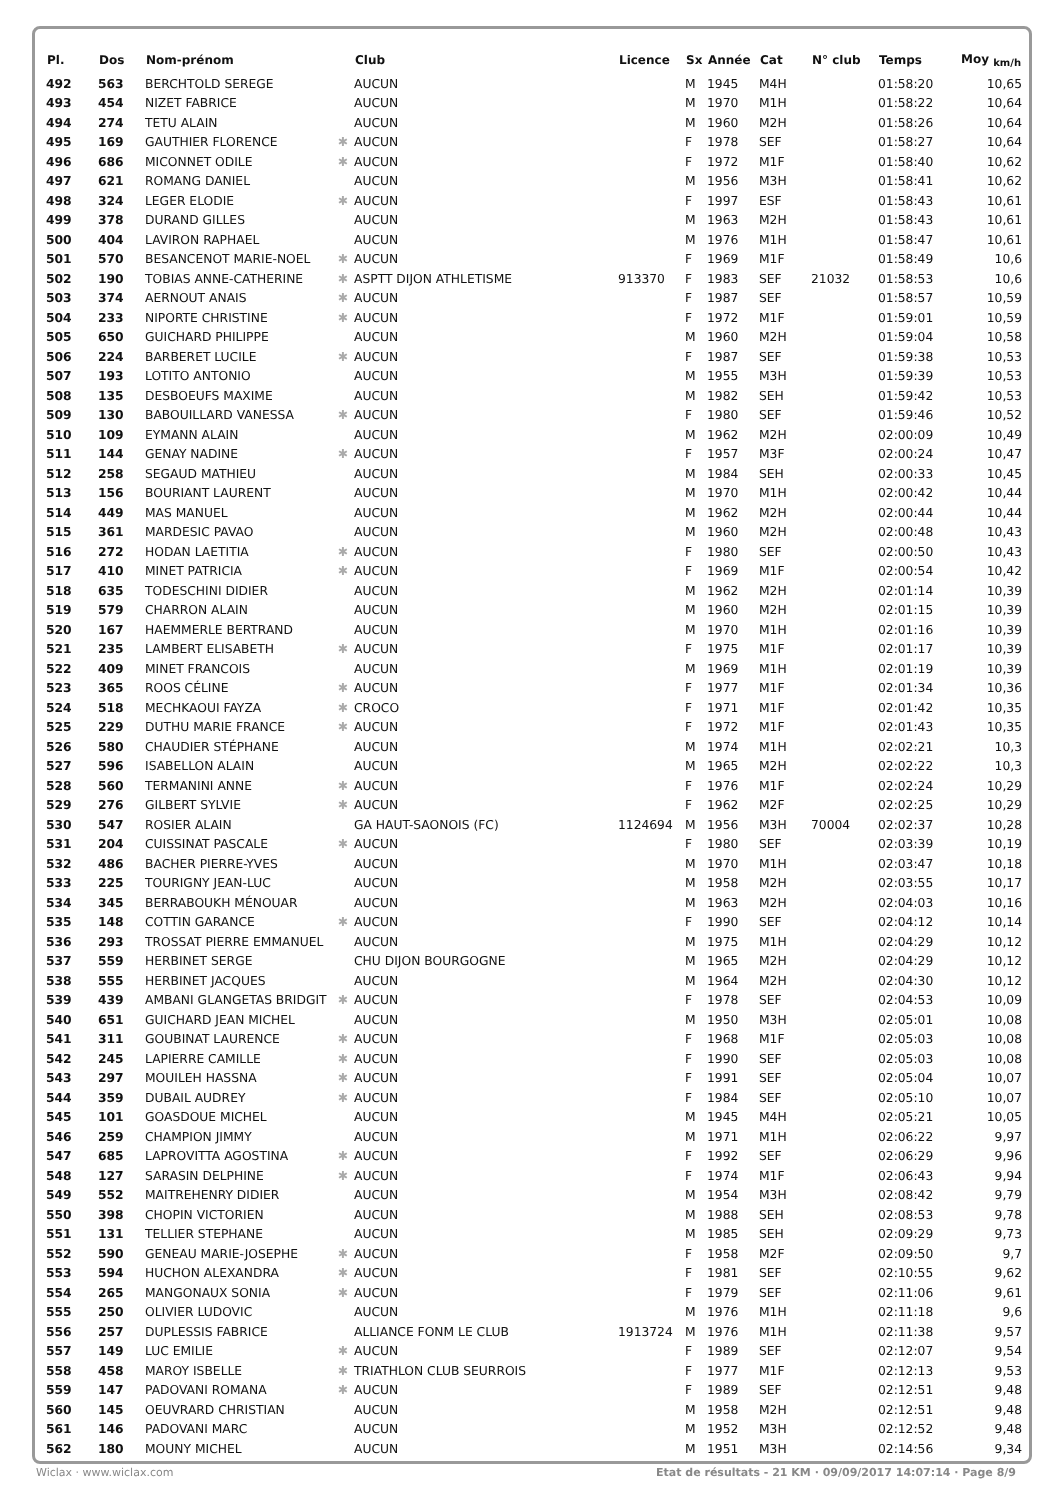| Pl. | Dos | Nom-prénom | | Club | Licence | Sx | Année | Cat | N° club | Temps | Moy <sub>km/h</sub> |
| --- | --- | --- | --- | --- | --- | --- | --- | --- | --- | --- | --- |
| 492 | 563 | BERCHTOLD SEREGE | | AUCUN | | M | 1945 | M4H | | 01:58:20 | 10,65 |
| 493 | 454 | NIZET FABRICE | | AUCUN | | M | 1970 | M1H | | 01:58:22 | 10,64 |
| 494 | 274 | TETU ALAIN | | AUCUN | | M | 1960 | M2H | | 01:58:26 | 10,64 |
| 495 | 169 | GAUTHIER FLORENCE | ✱ | AUCUN | | F | 1978 | SEF | | 01:58:27 | 10,64 |
| 496 | 686 | MICONNET ODILE | ✱ | AUCUN | | F | 1972 | M1F | | 01:58:40 | 10,62 |
| 497 | 621 | ROMANG DANIEL | | AUCUN | | M | 1956 | M3H | | 01:58:41 | 10,62 |
| 498 | 324 | LEGER ELODIE | ✱ | AUCUN | | F | 1997 | ESF | | 01:58:43 | 10,61 |
| 499 | 378 | DURAND GILLES | | AUCUN | | M | 1963 | M2H | | 01:58:43 | 10,61 |
| 500 | 404 | LAVIRON RAPHAEL | | AUCUN | | M | 1976 | M1H | | 01:58:47 | 10,61 |
| 501 | 570 | BESANCENOT MARIE-NOEL | ✱ | AUCUN | | F | 1969 | M1F | | 01:58:49 | 10,6 |
| 502 | 190 | TOBIAS ANNE-CATHERINE | ✱ | ASPTT DIJON ATHLETISME | 913370 | F | 1983 | SEF | 21032 | 01:58:53 | 10,6 |
| 503 | 374 | AERNOUT ANAIS | ✱ | AUCUN | | F | 1987 | SEF | | 01:58:57 | 10,59 |
| 504 | 233 | NIPORTE CHRISTINE | ✱ | AUCUN | | F | 1972 | M1F | | 01:59:01 | 10,59 |
| 505 | 650 | GUICHARD PHILIPPE | | AUCUN | | M | 1960 | M2H | | 01:59:04 | 10,58 |
| 506 | 224 | BARBERET LUCILE | ✱ | AUCUN | | F | 1987 | SEF | | 01:59:38 | 10,53 |
| 507 | 193 | LOTITO ANTONIO | | AUCUN | | M | 1955 | M3H | | 01:59:39 | 10,53 |
| 508 | 135 | DESBOEUFS MAXIME | | AUCUN | | M | 1982 | SEH | | 01:59:42 | 10,53 |
| 509 | 130 | BABOUILLARD VANESSA | ✱ | AUCUN | | F | 1980 | SEF | | 01:59:46 | 10,52 |
| 510 | 109 | EYMANN ALAIN | | AUCUN | | M | 1962 | M2H | | 02:00:09 | 10,49 |
| 511 | 144 | GENAY NADINE | ✱ | AUCUN | | F | 1957 | M3F | | 02:00:24 | 10,47 |
| 512 | 258 | SEGAUD MATHIEU | | AUCUN | | M | 1984 | SEH | | 02:00:33 | 10,45 |
| 513 | 156 | BOURIANT LAURENT | | AUCUN | | M | 1970 | M1H | | 02:00:42 | 10,44 |
| 514 | 449 | MAS MANUEL | | AUCUN | | M | 1962 | M2H | | 02:00:44 | 10,44 |
| 515 | 361 | MARDESIC PAVAO | | AUCUN | | M | 1960 | M2H | | 02:00:48 | 10,43 |
| 516 | 272 | HODAN LAETITIA | ✱ | AUCUN | | F | 1980 | SEF | | 02:00:50 | 10,43 |
| 517 | 410 | MINET PATRICIA | ✱ | AUCUN | | F | 1969 | M1F | | 02:00:54 | 10,42 |
| 518 | 635 | TODESCHINI DIDIER | | AUCUN | | M | 1962 | M2H | | 02:01:14 | 10,39 |
| 519 | 579 | CHARRON ALAIN | | AUCUN | | M | 1960 | M2H | | 02:01:15 | 10,39 |
| 520 | 167 | HAEMMERLE BERTRAND | | AUCUN | | M | 1970 | M1H | | 02:01:16 | 10,39 |
| 521 | 235 | LAMBERT ELISABETH | ✱ | AUCUN | | F | 1975 | M1F | | 02:01:17 | 10,39 |
| 522 | 409 | MINET FRANCOIS | | AUCUN | | M | 1969 | M1H | | 02:01:19 | 10,39 |
| 523 | 365 | ROOS CÉLINE | ✱ | AUCUN | | F | 1977 | M1F | | 02:01:34 | 10,36 |
| 524 | 518 | MECHKAOUI FAYZA | ✱ | CROCO | | F | 1971 | M1F | | 02:01:42 | 10,35 |
| 525 | 229 | DUTHU MARIE FRANCE | ✱ | AUCUN | | F | 1972 | M1F | | 02:01:43 | 10,35 |
| 526 | 580 | CHAUDIER STÉPHANE | | AUCUN | | M | 1974 | M1H | | 02:02:21 | 10,3 |
| 527 | 596 | ISABELLON ALAIN | | AUCUN | | M | 1965 | M2H | | 02:02:22 | 10,3 |
| 528 | 560 | TERMANINI ANNE | ✱ | AUCUN | | F | 1976 | M1F | | 02:02:24 | 10,29 |
| 529 | 276 | GILBERT SYLVIE | ✱ | AUCUN | | F | 1962 | M2F | | 02:02:25 | 10,29 |
| 530 | 547 | ROSIER ALAIN | | GA HAUT-SAONOIS (FC) | 1124694 | M | 1956 | M3H | 70004 | 02:02:37 | 10,28 |
| 531 | 204 | CUISSINAT PASCALE | ✱ | AUCUN | | F | 1980 | SEF | | 02:03:39 | 10,19 |
| 532 | 486 | BACHER PIERRE-YVES | | AUCUN | | M | 1970 | M1H | | 02:03:47 | 10,18 |
| 533 | 225 | TOURIGNY JEAN-LUC | | AUCUN | | M | 1958 | M2H | | 02:03:55 | 10,17 |
| 534 | 345 | BERRABOUKH MÉNOUAR | | AUCUN | | M | 1963 | M2H | | 02:04:03 | 10,16 |
| 535 | 148 | COTTIN GARANCE | ✱ | AUCUN | | F | 1990 | SEF | | 02:04:12 | 10,14 |
| 536 | 293 | TROSSAT PIERRE EMMANUEL | | AUCUN | | M | 1975 | M1H | | 02:04:29 | 10,12 |
| 537 | 559 | HERBINET SERGE | | CHU DIJON BOURGOGNE | | M | 1965 | M2H | | 02:04:29 | 10,12 |
| 538 | 555 | HERBINET JACQUES | | AUCUN | | M | 1964 | M2H | | 02:04:30 | 10,12 |
| 539 | 439 | AMBANI GLANGETAS BRIDGIT | ✱ | AUCUN | | F | 1978 | SEF | | 02:04:53 | 10,09 |
| 540 | 651 | GUICHARD JEAN MICHEL | | AUCUN | | M | 1950 | M3H | | 02:05:01 | 10,08 |
| 541 | 311 | GOUBINAT LAURENCE | ✱ | AUCUN | | F | 1968 | M1F | | 02:05:03 | 10,08 |
| 542 | 245 | LAPIERRE CAMILLE | ✱ | AUCUN | | F | 1990 | SEF | | 02:05:03 | 10,08 |
| 543 | 297 | MOUILEH HASSNA | ✱ | AUCUN | | F | 1991 | SEF | | 02:05:04 | 10,07 |
| 544 | 359 | DUBAIL AUDREY | ✱ | AUCUN | | F | 1984 | SEF | | 02:05:10 | 10,07 |
| 545 | 101 | GOASDOUE MICHEL | | AUCUN | | M | 1945 | M4H | | 02:05:21 | 10,05 |
| 546 | 259 | CHAMPION JIMMY | | AUCUN | | M | 1971 | M1H | | 02:06:22 | 9,97 |
| 547 | 685 | LAPROVITTA AGOSTINA | ✱ | AUCUN | | F | 1992 | SEF | | 02:06:29 | 9,96 |
| 548 | 127 | SARASIN DELPHINE | ✱ | AUCUN | | F | 1974 | M1F | | 02:06:43 | 9,94 |
| 549 | 552 | MAITREHENRY DIDIER | | AUCUN | | M | 1954 | M3H | | 02:08:42 | 9,79 |
| 550 | 398 | CHOPIN VICTORIEN | | AUCUN | | M | 1988 | SEH | | 02:08:53 | 9,78 |
| 551 | 131 | TELLIER STEPHANE | | AUCUN | | M | 1985 | SEH | | 02:09:29 | 9,73 |
| 552 | 590 | GENEAU MARIE-JOSEPHE | ✱ | AUCUN | | F | 1958 | M2F | | 02:09:50 | 9,7 |
| 553 | 594 | HUCHON ALEXANDRA | ✱ | AUCUN | | F | 1981 | SEF | | 02:10:55 | 9,62 |
| 554 | 265 | MANGONAUX SONIA | ✱ | AUCUN | | F | 1979 | SEF | | 02:11:06 | 9,61 |
| 555 | 250 | OLIVIER LUDOVIC | | AUCUN | | M | 1976 | M1H | | 02:11:18 | 9,6 |
| 556 | 257 | DUPLESSIS FABRICE | | ALLIANCE FONM LE CLUB | 1913724 | M | 1976 | M1H | | 02:11:38 | 9,57 |
| 557 | 149 | LUC EMILIE | ✱ | AUCUN | | F | 1989 | SEF | | 02:12:07 | 9,54 |
| 558 | 458 | MAROY ISBELLE | ✱ | TRIATHLON CLUB SEURROIS | | F | 1977 | M1F | | 02:12:13 | 9,53 |
| 559 | 147 | PADOVANI ROMANA | ✱ | AUCUN | | F | 1989 | SEF | | 02:12:51 | 9,48 |
| 560 | 145 | OEUVRARD CHRISTIAN | | AUCUN | | M | 1958 | M2H | | 02:12:51 | 9,48 |
| 561 | 146 | PADOVANI MARC | | AUCUN | | M | 1952 | M3H | | 02:12:52 | 9,48 |
| 562 | 180 | MOUNY MICHEL | | AUCUN | | M | 1951 | M3H | | 02:14:56 | 9,34 |
Wiclax · www.wiclax.com Etat de résultats - 21 KM · 09/09/2017 14:07:14 · Page 8/9